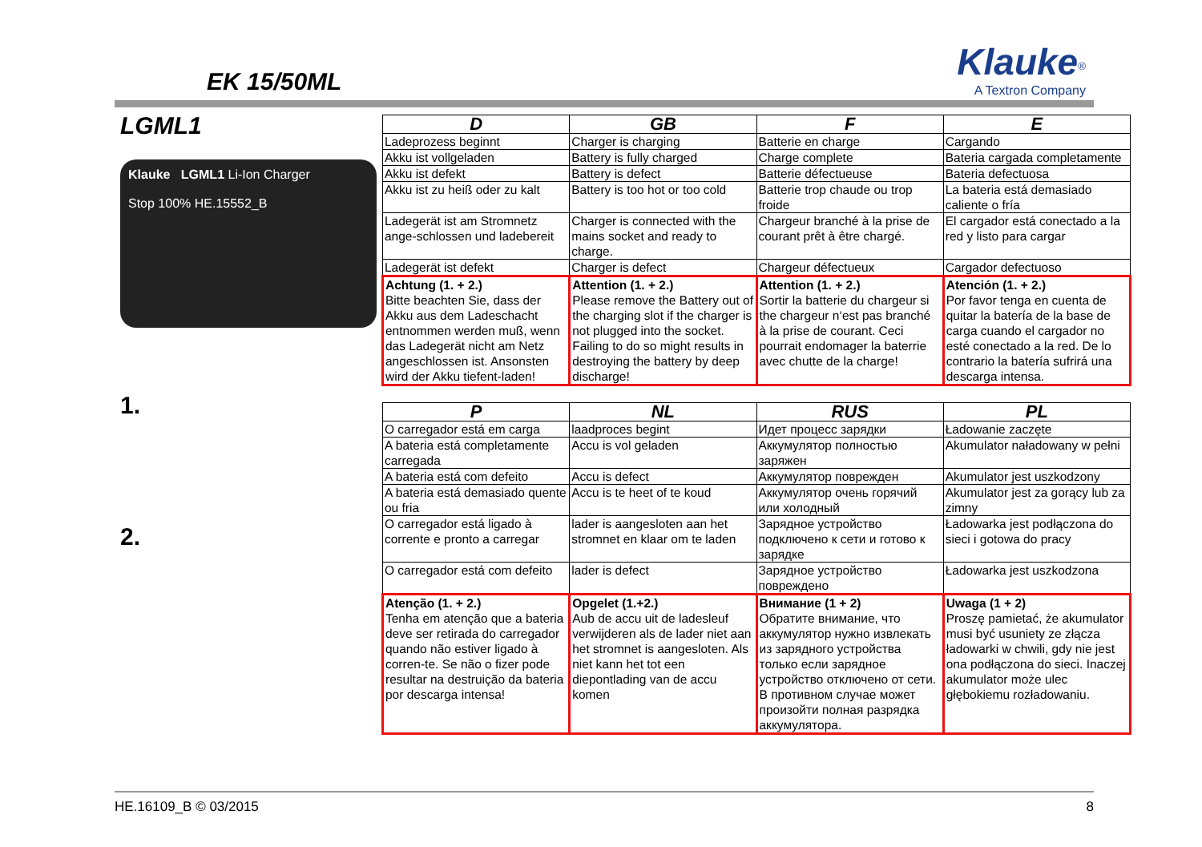EK 15/50ML
Klauke<sup>®</sup>
A Textron Company
LGML1
Klauke LGML1 Li-Ion Charger
Stop 100% HE.15552_B
1.
2.
| D | GB | F | E |
| --- | --- | --- | --- |
| Ladeprozess beginnt | Charger is charging | Batterie en charge | Cargando |
| Akku ist vollgeladen | Battery is fully charged | Charge complete | Bateria cargada completamente |
| Akku ist defekt | Battery is defect | Batterie défectueuse | Bateria defectuosa |
| Akku ist zu heiß oder zu kalt | Battery is too hot or too cold | Batterie trop chaude ou trop froide | La bateria está demasiado caliente o fría |
| Ladegerät ist am Stromnetz ange-schlossen und ladebereit | Charger is connected with the mains socket and ready to charge. | Chargeur branché à la prise de courant prêt à être chargé. | El cargador está conectado a la red y listo para cargar |
| Ladegerät ist defekt | Charger is defect | Chargeur défectueux | Cargador defectuoso |
| Achtung (1. + 2.) Bitte beachten Sie, dass der Akku aus dem Ladeschacht entnommen werden muß, wenn das Ladegerät nicht am Netz angeschlossen ist. Ansonsten wird der Akku tiefent-laden! | Attention (1. + 2.) Please remove the Battery out of the charging slot if the charger is not plugged into the socket. Failing to do so might results in destroying the battery by deep discharge! | Attention (1. + 2.) Sortir la batterie du chargeur si the chargeur n‘est pas branché à la prise de courant. Ceci pourrait endomager la baterrie avec chutte de la charge! | Atención (1. + 2.) Por favor tenga en cuenta de quitar la batería de la base de carga cuando el cargador no esté conectado a la red. De lo contrario la batería sufrirá una descarga intensa. |
| P | NL | RUS | PL |
| --- | --- | --- | --- |
| O carregador está em carga | laadproces begint | Идет процесс зарядки | Ładowanie zaczęte |
| A bateria está completamente carregada | Accu is vol geladen | Аккумулятор полностью заряжен | Akumulator naładowany w pełni |
| A bateria está com defeito | Accu is defect | Аккумулятор поврежден | Akumulator jest uszkodzony |
| A bateria está demasiado quente ou fria | Accu is te heet of te koud | Аккумулятор очень горячий или холодный | Akumulator jest za gorący lub za zimny |
| O carregador está ligado à corrente e pronto a carregar | lader is aangesloten aan het stromnet en klaar om te laden | Зарядное устройство подключено к сети и готово к зарядке | Ładowarka jest podłączona do sieci i gotowa do pracy |
| O carregador está com defeito | lader is defect | Зарядное устройство повреждено | Ładowarka jest uszkodzona |
| Atenção (1. + 2.) Tenha em atenção que a bateria deve ser retirada do carregador quando não estiver ligado à corren-te. Se não o fizer pode resultar na destruição da bateria por descarga intensa! | Opgelet (1.+2.) Aub de accu uit de ladesleuf verwijderen als de lader niet aan het stromnet is aangesloten. Als niet kann het tot een diepontlading van de accu komen | Внимание (1 + 2) Обратите внимание, что аккумулятор нужно извлекать из зарядного устройства только если зарядное устройство отключено от сети. В противном случае может произойти полная разрядка аккумулятора. | Uwaga (1 + 2) Proszę pamietać, że akumulator musi być usuniety ze złącza ładowarki w chwili, gdy nie jest ona podłączona do sieci. Inaczej akumulator może ulec głębokiemu rozładowaniu. |
HE.16109_B © 03/2015 8